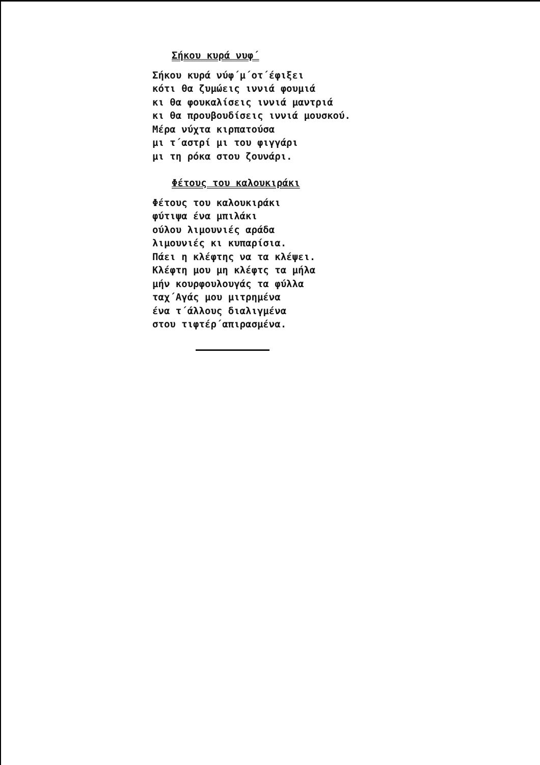Σήκου κυρά νυφ΄
Σήκου κυρά νύφ΄μ΄οτ΄έφιξει
κότι θα ζυμώεις ιννιά φουμιά
κι θα φουκαλίσεις ιννιά μαντριά
κι θα προυβουδίσεις ιννιά μουσκού.
Μέρα νύχτα κιρπατούσα
μι τ΄αστρί μι του φιγγάρι
μι τη ρόκα στου ζουνάρι.
Φέτους του καλουκιράκι
Φέτους του καλουκιράκι
φύτιψα ένα μπιλάκι
ούλου λιμουνιές αράδα
λιμουνιές κι κυπαρίσια.
Πάει η κλέφτης να τα κλέψει.
Κλέφτη μου μη κλέφτς τα μήλα
μήν κουρφουλουγάς τα φύλλα
ταχ΄Αγάς μου μιτρημένα
ένα τ΄άλλους διαλιγμένα
στου τιφτέρ΄απιρασμένα.